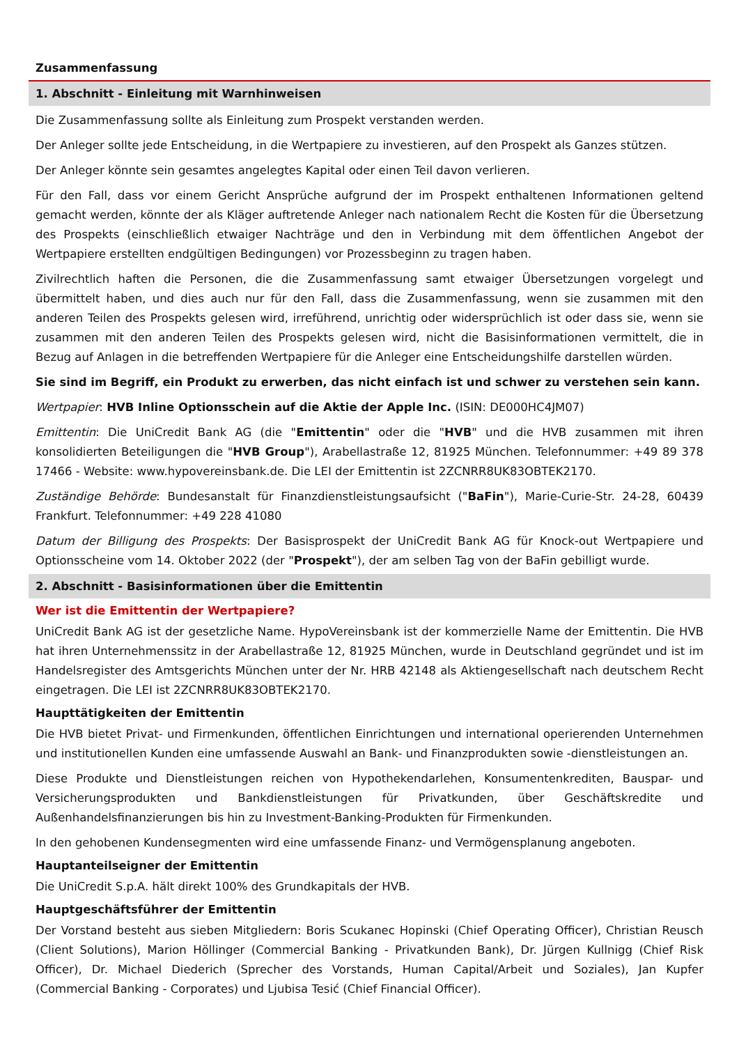Zusammenfassung
1. Abschnitt - Einleitung mit Warnhinweisen
Die Zusammenfassung sollte als Einleitung zum Prospekt verstanden werden.
Der Anleger sollte jede Entscheidung, in die Wertpapiere zu investieren, auf den Prospekt als Ganzes stützen.
Der Anleger könnte sein gesamtes angelegtes Kapital oder einen Teil davon verlieren.
Für den Fall, dass vor einem Gericht Ansprüche aufgrund der im Prospekt enthaltenen Informationen geltend gemacht werden, könnte der als Kläger auftretende Anleger nach nationalem Recht die Kosten für die Übersetzung des Prospekts (einschließlich etwaiger Nachträge und den in Verbindung mit dem öffentlichen Angebot der Wertpapiere erstellten endgültigen Bedingungen) vor Prozessbeginn zu tragen haben.
Zivilrechtlich haften die Personen, die die Zusammenfassung samt etwaiger Übersetzungen vorgelegt und übermittelt haben, und dies auch nur für den Fall, dass die Zusammenfassung, wenn sie zusammen mit den anderen Teilen des Prospekts gelesen wird, irreführend, unrichtig oder widersprüchlich ist oder dass sie, wenn sie zusammen mit den anderen Teilen des Prospekts gelesen wird, nicht die Basisinformationen vermittelt, die in Bezug auf Anlagen in die betreffenden Wertpapiere für die Anleger eine Entscheidungshilfe darstellen würden.
Sie sind im Begriff, ein Produkt zu erwerben, das nicht einfach ist und schwer zu verstehen sein kann.
Wertpapier: HVB Inline Optionsschein auf die Aktie der Apple Inc. (ISIN: DE000HC4JM07)
Emittentin: Die UniCredit Bank AG (die "Emittentin" oder die "HVB" und die HVB zusammen mit ihren konsolidierten Beteiligungen die "HVB Group"), Arabellastraße 12, 81925 München. Telefonnummer: +49 89 378 17466 - Website: www.hypovereinsbank.de. Die LEI der Emittentin ist 2ZCNRR8UK83OBTEK2170.
Zuständige Behörde: Bundesanstalt für Finanzdienstleistungsaufsicht ("BaFin"), Marie-Curie-Str. 24-28, 60439 Frankfurt. Telefonnummer: +49 228 41080
Datum der Billigung des Prospekts: Der Basisprospekt der UniCredit Bank AG für Knock-out Wertpapiere und Optionsscheine vom 14. Oktober 2022 (der "Prospekt"), der am selben Tag von der BaFin gebilligt wurde.
2. Abschnitt - Basisinformationen über die Emittentin
Wer ist die Emittentin der Wertpapiere?
UniCredit Bank AG ist der gesetzliche Name. HypoVereinsbank ist der kommerzielle Name der Emittentin. Die HVB hat ihren Unternehmenssitz in der Arabellastraße 12, 81925 München, wurde in Deutschland gegründet und ist im Handelsregister des Amtsgerichts München unter der Nr. HRB 42148 als Aktiengesellschaft nach deutschem Recht eingetragen. Die LEI ist 2ZCNRR8UK83OBTEK2170.
Haupttätigkeiten der Emittentin
Die HVB bietet Privat- und Firmenkunden, öffentlichen Einrichtungen und international operierenden Unternehmen und institutionellen Kunden eine umfassende Auswahl an Bank- und Finanzprodukten sowie -dienstleistungen an.
Diese Produkte und Dienstleistungen reichen von Hypothekendarlehen, Konsumentenkrediten, Bauspar- und Versicherungsprodukten und Bankdienstleistungen für Privatkunden, über Geschäftskredite und Außenhandelsfinanzierungen bis hin zu Investment-Banking-Produkten für Firmenkunden.
In den gehobenen Kundensegmenten wird eine umfassende Finanz- und Vermögensplanung angeboten.
Hauptanteilseigner der Emittentin
Die UniCredit S.p.A. hält direkt 100% des Grundkapitals der HVB.
Hauptgeschäftsführer der Emittentin
Der Vorstand besteht aus sieben Mitgliedern: Boris Scukanec Hopinski (Chief Operating Officer), Christian Reusch (Client Solutions), Marion Höllinger (Commercial Banking - Privatkunden Bank), Dr. Jürgen Kullnigg (Chief Risk Officer), Dr. Michael Diederich (Sprecher des Vorstands, Human Capital/Arbeit und Soziales), Jan Kupfer (Commercial Banking - Corporates) und Ljubisa Tesić (Chief Financial Officer).